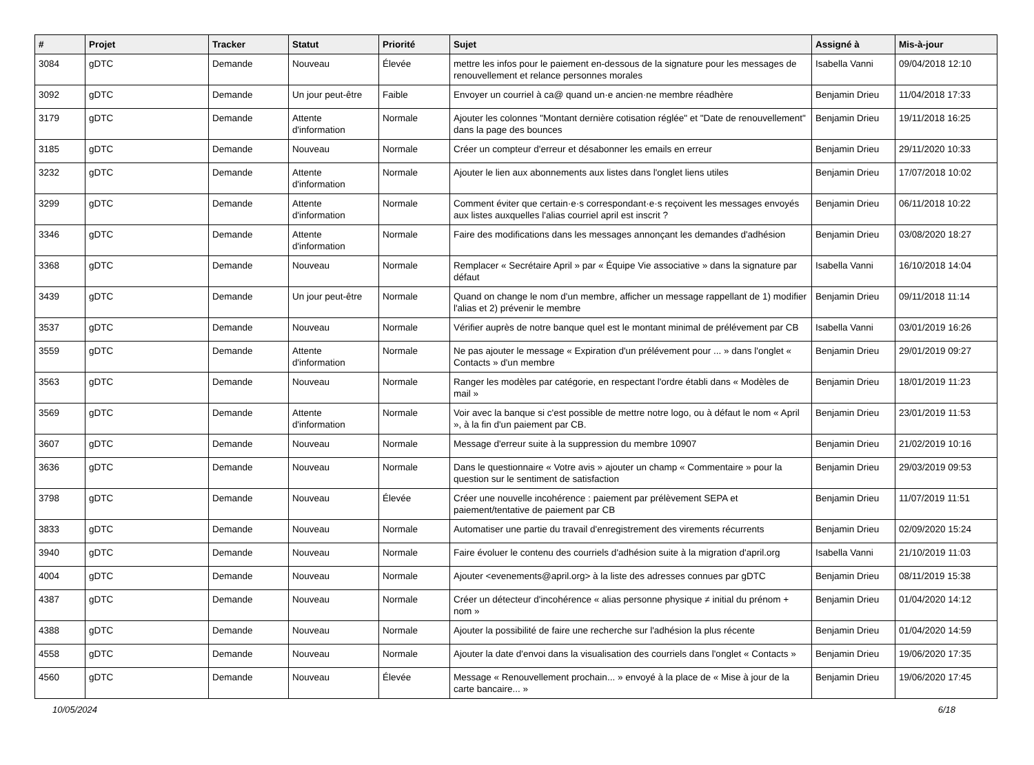| # | Projet | Tracker | Statut | Priorité | Sujet | Assigné à | Mis-à-jour |
| --- | --- | --- | --- | --- | --- | --- | --- |
| 3084 | gDTC | Demande | Nouveau | Élevée | mettre les infos pour le paiement en-dessous de la signature pour les messages de renouvellement et relance personnes morales | Isabella Vanni | 09/04/2018 12:10 |
| 3092 | gDTC | Demande | Un jour peut-être | Faible | Envoyer un courriel à ca@ quand un·e ancien·ne membre réadhère | Benjamin Drieu | 11/04/2018 17:33 |
| 3179 | gDTC | Demande | Attente d'information | Normale | Ajouter les colonnes "Montant dernière cotisation réglée" et "Date de renouvellement" dans la page des bounces | Benjamin Drieu | 19/11/2018 16:25 |
| 3185 | gDTC | Demande | Nouveau | Normale | Créer un compteur d'erreur et désabonner les emails en erreur | Benjamin Drieu | 29/11/2020 10:33 |
| 3232 | gDTC | Demande | Attente d'information | Normale | Ajouter le lien aux abonnements aux listes dans l'onglet liens utiles | Benjamin Drieu | 17/07/2018 10:02 |
| 3299 | gDTC | Demande | Attente d'information | Normale | Comment éviter que certain·e·s correspondant·e·s reçoivent les messages envoyés aux listes auxquelles l'alias courriel april est inscrit ? | Benjamin Drieu | 06/11/2018 10:22 |
| 3346 | gDTC | Demande | Attente d'information | Normale | Faire des modifications dans les messages annonçant les demandes d'adhésion | Benjamin Drieu | 03/08/2020 18:27 |
| 3368 | gDTC | Demande | Nouveau | Normale | Remplacer « Secrétaire April » par « Équipe Vie associative » dans la signature par défaut | Isabella Vanni | 16/10/2018 14:04 |
| 3439 | gDTC | Demande | Un jour peut-être | Normale | Quand on change le nom d'un membre, afficher un message rappellant de 1) modifier l'alias et 2) prévenir le membre | Benjamin Drieu | 09/11/2018 11:14 |
| 3537 | gDTC | Demande | Nouveau | Normale | Vérifier auprès de notre banque quel est le montant minimal de prélévement par CB | Isabella Vanni | 03/01/2019 16:26 |
| 3559 | gDTC | Demande | Attente d'information | Normale | Ne pas ajouter le message « Expiration d'un prélévement pour ... » dans l'onglet « Contacts » d'un membre | Benjamin Drieu | 29/01/2019 09:27 |
| 3563 | gDTC | Demande | Nouveau | Normale | Ranger les modèles par catégorie, en respectant l'ordre établi dans « Modèles de mail » | Benjamin Drieu | 18/01/2019 11:23 |
| 3569 | gDTC | Demande | Attente d'information | Normale | Voir avec la banque si c'est possible de mettre notre logo, ou à défaut le nom « April », à la fin d'un paiement par CB. | Benjamin Drieu | 23/01/2019 11:53 |
| 3607 | gDTC | Demande | Nouveau | Normale | Message d'erreur suite à la suppression du membre 10907 | Benjamin Drieu | 21/02/2019 10:16 |
| 3636 | gDTC | Demande | Nouveau | Normale | Dans le questionnaire « Votre avis » ajouter un champ « Commentaire » pour la question sur le sentiment de satisfaction | Benjamin Drieu | 29/03/2019 09:53 |
| 3798 | gDTC | Demande | Nouveau | Élevée | Créer une nouvelle incohérence : paiement par prélèvement SEPA et paiement/tentative de paiement par CB | Benjamin Drieu | 11/07/2019 11:51 |
| 3833 | gDTC | Demande | Nouveau | Normale | Automatiser une partie du travail d'enregistrement des virements récurrents | Benjamin Drieu | 02/09/2020 15:24 |
| 3940 | gDTC | Demande | Nouveau | Normale | Faire évoluer le contenu des courriels d'adhésion suite à la migration d'april.org | Isabella Vanni | 21/10/2019 11:03 |
| 4004 | gDTC | Demande | Nouveau | Normale | Ajouter <evenements@april.org> à la liste des adresses connues par gDTC | Benjamin Drieu | 08/11/2019 15:38 |
| 4387 | gDTC | Demande | Nouveau | Normale | Créer un détecteur d'incohérence « alias personne physique ≠ initial du prénom + nom » | Benjamin Drieu | 01/04/2020 14:12 |
| 4388 | gDTC | Demande | Nouveau | Normale | Ajouter la possibilité de faire une recherche sur l'adhésion la plus récente | Benjamin Drieu | 01/04/2020 14:59 |
| 4558 | gDTC | Demande | Nouveau | Normale | Ajouter la date d'envoi dans la visualisation des courriels dans l'onglet « Contacts » | Benjamin Drieu | 19/06/2020 17:35 |
| 4560 | gDTC | Demande | Nouveau | Élevée | Message « Renouvellement prochain... » envoyé à la place de « Mise à jour de la carte bancaire... » | Benjamin Drieu | 19/06/2020 17:45 |
10/05/2024 6/18